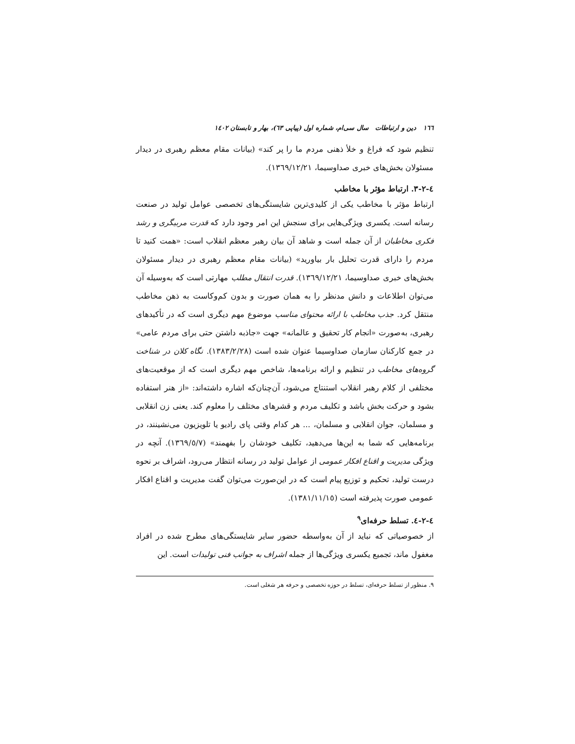١٦٦ دین و ارتباطات سال سی‌ام، شماره اول (پیاپی ٦٣)، بهار و تابستان ١٤٠٢
تنظیم شود که فراغ و خلأ ذهنی مردم ما را پر کند» (بیانات مقام معظم رهبری در دیدار مسئولان بخش‌های خبری صداوسیما، ١٣٦٩/١٢/٢١).
٤-٢-٣. ارتباط مؤثر با مخاطب
ارتباط مؤثر با مخاطب یکی از کلیدی‌ترین شایستگی‌های تخصصی عوامل تولید در صنعت رسانه است. یکسری ویژگی‌هایی برای سنجش این امر وجود دارد که قدرت مربیگری و رشد فکری مخاطبان از آن جمله است و شاهد آن بیان رهبر معظم انقلاب است: «همت کنید تا مردم را دارای قدرت تحلیل بار بیاورید» (بیانات مقام معظم رهبری در دیدار مسئولان بخش‌های خبری صداوسیما، ١٣٦٩/١٢/٢١). قدرت انتقال مطلب مهارتی است که به‌وسیله آن می‌توان اطلاعات و دانش مدنظر را به همان صورت و بدون کم‌وکاست به ذهن مخاطب منتقل کرد. جذب مخاطب با ارائه محتوای مناسب موضوع مهم دیگری است که در تأکیدهای رهبری، به‌صورت «انجام کار تحقیق و عالمانه» جهت «جاذبه داشتن حتی برای مردم عامی» در جمع کارکنان سازمان صداوسیما عنوان شده است (١٣٨٣/٢/٢٨). نگاه کلان در شناخت گروه‌های مخاطب در تنظیم و ارائه برنامه‌ها، شاخص مهم دیگری است که از موقعیت‌های مختلفی از کلام رهبر انقلاب استنتاج می‌شود، آن‌چنان‌که اشاره داشته‌اند: «از هنر استفاده بشود و حرکت بخش باشد و تکلیف مردم و قشرهای مختلف را معلوم کند. یعنی زن انقلابی و مسلمان، جوان انقلابی و مسلمان، ... هر کدام وقتی پای رادیو یا تلویزیون می‌نشینند، در برنامه‌هایی که شما به این‌ها می‌دهید، تکلیف خودشان را بفهمند» (١٣٦٩/٥/٧). آنچه در ویژگی مدیریت و اقناع افکار عمومی از عوامل تولید در رسانه انتظار می‌رود، اشراف بر نحوه درست تولید، تحکیم و توزیع پیام است که در این‌صورت می‌توان گفت مدیریت و اقناع افکار عمومی صورت پذیرفته است (١٣٨١/١١/١٥).
٤-٢-٤. تسلط حرفه‌ای<sup>٩</sup>
از خصوصیاتی که نباید از آن به‌واسطه حضور سایر شایستگی‌های مطرح شده در افراد مغفول ماند، تجمیع یکسری ویژگی‌ها از جمله اشراف به جوانب فنی تولیدات است. این
٩. منظور از تسلط حرفه‌ای، تسلط در حوزه تخصصی و حرفه هر شغلی است.